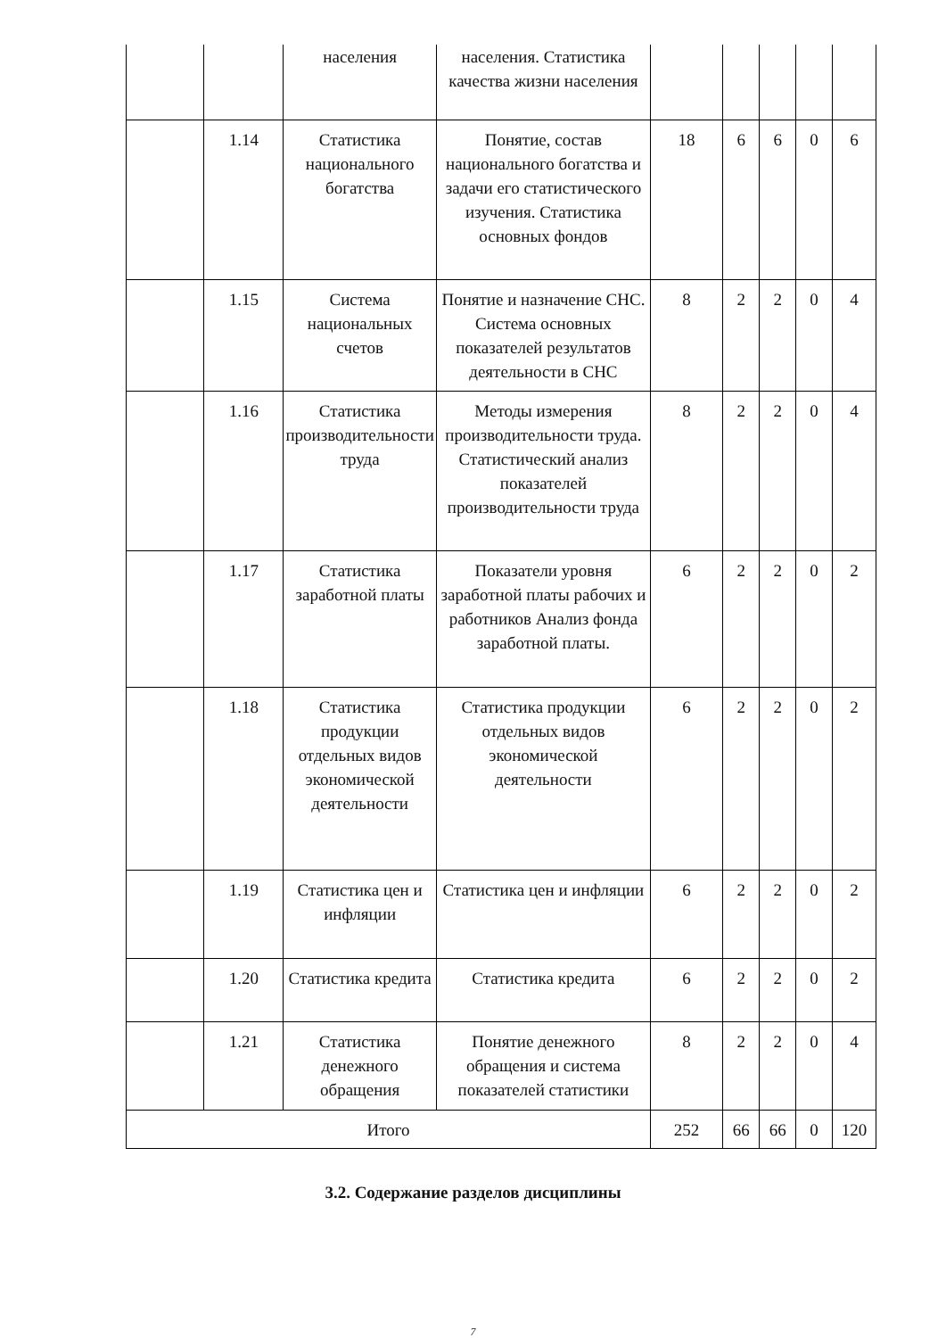| | | населения | населения. Статистика качества жизни населения | | | | | |
| | 1.14 | Статистика национального богатства | Понятие, состав национального богатства и задачи его статистического изучения. Статистика основных фондов | 18 | 6 | 6 | 0 | 6 |
| | 1.15 | Система национальных счетов | Понятие и назначение СНС. Система основных показателей результатов деятельности в СНС | 8 | 2 | 2 | 0 | 4 |
| | 1.16 | Статистика производительности труда | Методы измерения производительности труда. Статистический анализ показателей производительности труда | 8 | 2 | 2 | 0 | 4 |
| | 1.17 | Статистика заработной платы | Показатели уровня заработной платы рабочих и работников Анализ фонда заработной платы. | 6 | 2 | 2 | 0 | 2 |
| | 1.18 | Статистика продукции отдельных видов экономической деятельности | Статистика продукции отдельных видов экономической деятельности | 6 | 2 | 2 | 0 | 2 |
| | 1.19 | Статистика цен и инфляции | Статистика цен и инфляции | 6 | 2 | 2 | 0 | 2 |
| | 1.20 | Статистика кредита | Статистика кредита | 6 | 2 | 2 | 0 | 2 |
| | 1.21 | Статистика денежного обращения | Понятие денежного обращения и система показателей статистики | 8 | 2 | 2 | 0 | 4 |
| Итого | | | | 252 | 66 | 66 | 0 | 120 |
3.2. Содержание разделов дисциплины
7